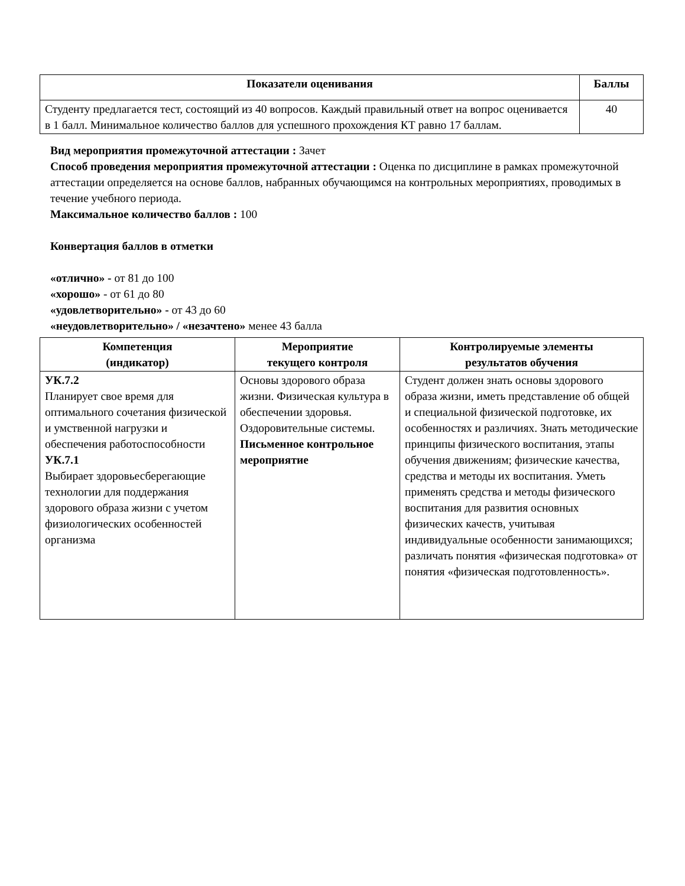| Показатели оценивания | Баллы |
| --- | --- |
| Студенту предлагается тест, состоящий из 40 вопросов. Каждый правильный ответ на вопрос оценивается в 1 балл. Минимальное количество баллов для успешного прохождения КТ равно 17 баллам. | 40 |
Вид мероприятия промежуточной аттестации : Зачет
Способ проведения мероприятия промежуточной аттестации : Оценка по дисциплине в рамках промежуточной аттестации определяется на основе баллов, набранных обучающимся на контрольных мероприятиях, проводимых в течение учебного периода.
Максимальное количество баллов : 100
Конвертация баллов в отметки
«отлично» - от 81 до 100
«хорошо» - от 61 до 80
«удовлетворительно» - от 43 до 60
«неудовлетворительно» / «незачтено» менее 43 балла
| Компетенция (индикатор) | Мероприятие текущего контроля | Контролируемые элементы результатов обучения |
| --- | --- | --- |
| УК.7.2 Планирует свое время для оптимального сочетания физической и умственной нагрузки и обеспечения работоспособности УК.7.1 Выбирает здоровьесберегающие технологии для поддержания здорового образа жизни с учетом физиологических особенностей организма | Основы здорового образа жизни. Физическая культура в обеспечении здоровья. Оздоровительные системы. Письменное контрольное мероприятие | Студент должен знать основы здорового образа жизни, иметь представление об общей и специальной физической подготовке, их особенностях и различиях. Знать методические принципы физического воспитания, этапы обучения движениям; физические качества, средства и методы их воспитания. Уметь применять средства и методы физического воспитания для развития основных физических качеств, учитывая индивидуальные особенности занимающихся; различать понятия «физическая подготовка» от понятия «физическая подготовленность». |